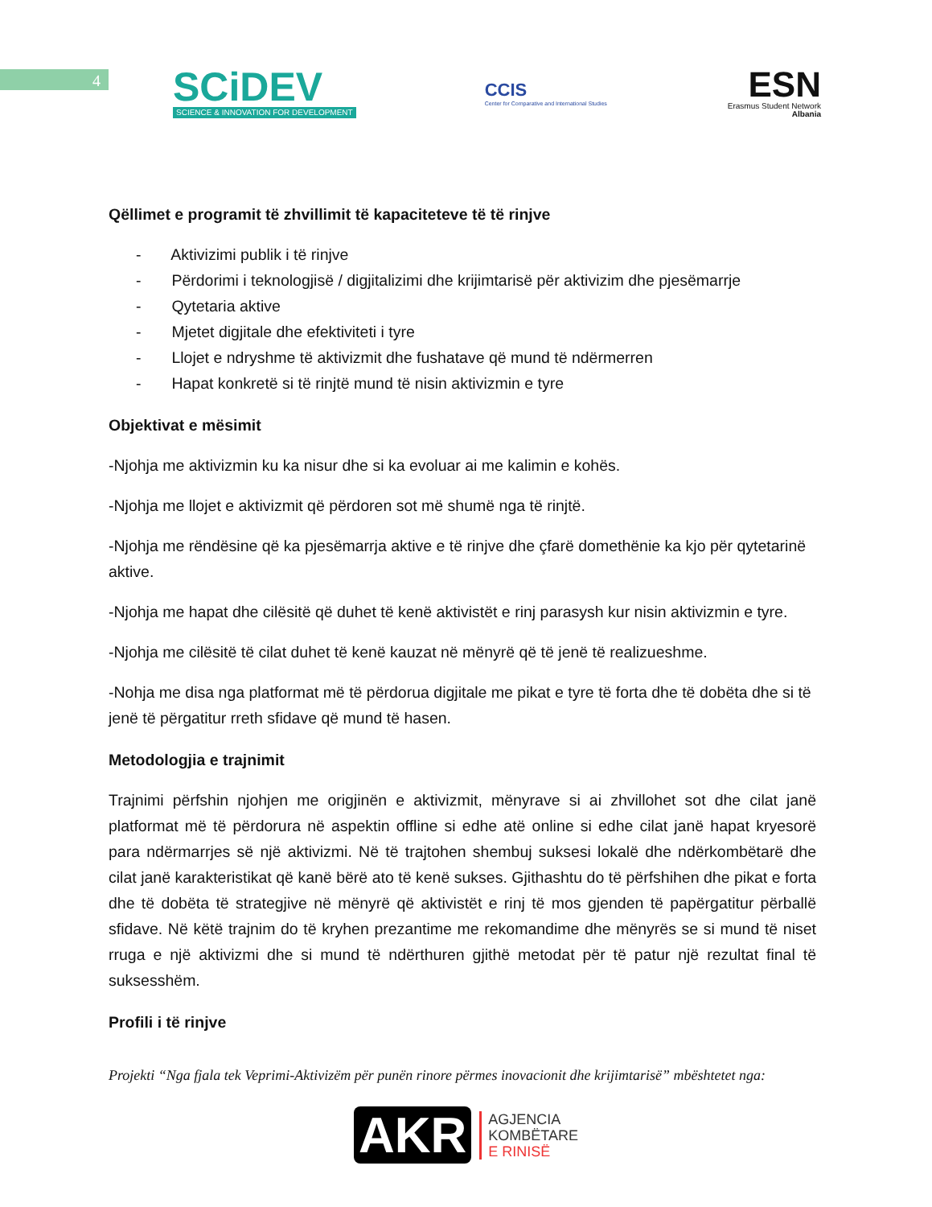4
SCiDEV
SCIENCE & INNOVATION FOR DEVELOPMENT
CCIS
Center for Comparative and International Studies
ESN
Erasmus Student Network
Albania
Qëllimet e programit të zhvillimit të kapaciteteve të të rinjve
- Aktivizimi publik i të rinjve
- Përdorimi i teknologjisë / digjitalizimi dhe krijimtarisë për aktivizim dhe pjesëmarrje
- Qytetaria aktive
- Mjetet digjitale dhe efektiviteti i tyre
- Llojet e ndryshme të aktivizmit dhe fushatave që mund të ndërmerren
- Hapat konkretë si të rinjtë mund të nisin aktivizmin e tyre
Objektivat e mësimit
-Njohja me aktivizmin ku ka nisur dhe si ka evoluar ai me kalimin e kohës.
-Njohja me llojet e aktivizmit që përdoren sot më shumë nga të rinjtë.
-Njohja me rëndësine që ka pjesëmarrja aktive e të rinjve dhe çfarë domethënie ka kjo për qytetarinë aktive.
-Njohja me hapat dhe cilësitë që duhet të kenë aktivistët e rinj parasysh kur nisin aktivizmin e tyre.
-Njohja me cilësitë të cilat duhet të kenë kauzat në mënyrë që të jenë të realizueshme.
-Nohja me disa nga platformat më të përdorua digjitale me pikat e tyre të forta dhe të dobëta dhe si të jenë të përgatitur rreth sfidave që mund të hasen.
Metodologjia e trajnimit
Trajnimi përfshin njohjen me origjinën e aktivizmit, mënyrave si ai zhvillohet sot dhe cilat janë platformat më të përdorura në aspektin offline si edhe atë online si edhe cilat janë hapat kryesorë para ndërmarrjes së një aktivizmi. Në të trajtohen shembuj suksesi lokalë dhe ndërkombëtarë dhe cilat janë karakteristikat që kanë bërë ato të kenë sukses. Gjithashtu do të përfshihen dhe pikat e forta dhe të dobëta të strategjive në mënyrë që aktivistët e rinj të mos gjenden të papërgatitur përballë sfidave. Në këtë trajnim do të kryhen prezantime me rekomandime dhe mënyrës se si mund të niset rruga e një aktivizmi dhe si mund të ndërthuren gjithë metodat për të patur një rezultat final të suksesshëm.
Profili i të rinjve
Projekti “Nga fjala tek Veprimi-Aktivizëm për punën rinore përmes inovacionit dhe krijimtarisë” mbështetet nga:
AKR AGJENCIA
KOMBËTARE
E RINISË